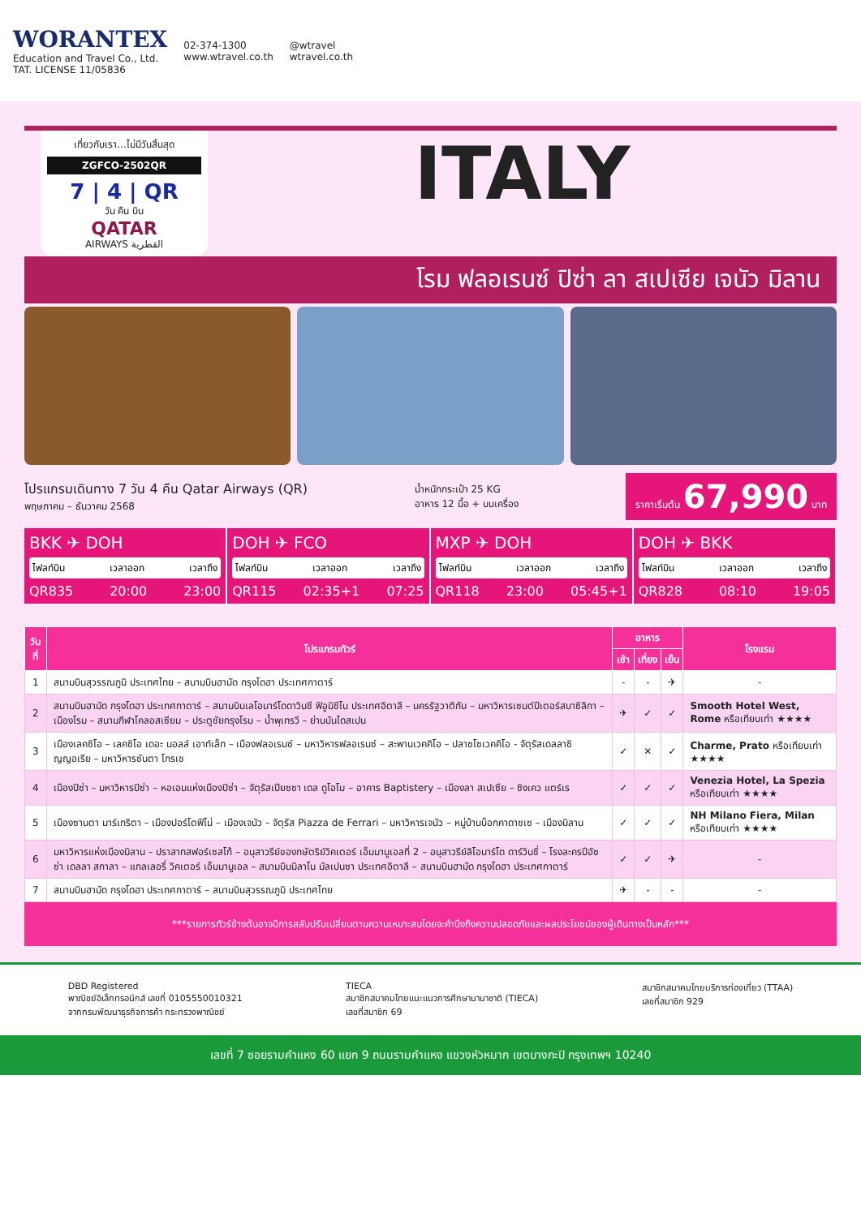WORANTEX
Education and Travel Co., Ltd.
TAT. LICENSE 11/05836
02-374-1300
www.wtravel.co.th
@wtravel
wtravel.co.th
เที่ยวกับเรา...ไม่มีวันสิ้นสุด
ZGFCO-2502QR
7 | 4 | QR
วัน คืน บิน
QATAR
AIRWAYS القطرية
ITALY
โรม ฟลอเรนซ์ ปิซ่า ลา สเปเซีย เจนัว มิลาน
โปรแกรมเดินทาง 7 วัน 4 คืน Qatar Airways (QR)
พฤษภาคม – ธันวาคม 2568
น้ำหนักกระเป๋า 25 KG
อาหาร 12 มื้อ + บนเครื่อง
ราคาเริ่มต้น 67,990 บาท
BKK ✈ DOH
ไฟลท์บิน เวลาออก เวลาถึง
QR835 20:00 23:00
DOH ✈ FCO
ไฟลท์บิน เวลาออก เวลาถึง
QR115 02:35+1 07:25
MXP ✈ DOH
ไฟลท์บิน เวลาออก เวลาถึง
QR118 23:00 05:45+1
DOH ✈ BKK
ไฟลท์บิน เวลาออก เวลาถึง
QR828 08:10 19:05
| วันที่ | โปรแกรมทัวร์ | อาหาร | | | โรงแรม |
| --- | --- | --- | --- | --- | --- |
| | | เช้า | เที่ยง | เย็น | |
| 1 | สนามบินสุวรรณภูมิ ประเทศไทย – สนามบินฮามัด กรุงโดฮา ประเทศกาตาร์ | - | - | ✈ | - |
| 2 | สนามบินฮามัด กรุงโดฮา ประเทศกาตาร์ – สนามบินเลโอนาร์โดดาวินชี ฟิอูมิชีโน ประเทศอิตาลี – นครรัฐวาติกัน – มหาวิหารเซนต์ปีเตอร์สบาซิลิกา – เมืองโรม – สนามกีฬาโคลอสเซียม – ประตูชัยกรุงโรม – น้ำพุเทรวี – ย่านบันไดสเปน | ✈ | ✓ | ✓ | Smooth Hotel West, Rome หรือเทียบเท่า ★★★★ |
| 3 | เมืองเลคซิโอ – เลคซิโอ เดอะ มอลล์ เอาท์เล็ท – เมืองฟลอเรนซ์ – มหาวิหารฟลอเรนซ์ – สะพานเวคคิโอ – ปลาซโซเวคคิโอ - จัตุรัสเดลลาซิญญอเรีย – มหาวิหารซันตา โกรเช | ✓ | ✕ | ✓ | Charme, Prato หรือเทียบเท่า ★★★★ |
| 4 | เมืองปิซ่า – มหาวิหารปิซ่า – หอเอนแห่งเมืองปิซ่า – จัตุรัสเปียซซา เดล ดูโอโม – อาคาร Baptistery – เมืองลา สเปเซีย – ซิงเคว แตร์เร | ✓ | ✓ | ✓ | Venezia Hotel, La Spezia หรือเทียบเท่า ★★★★ |
| 5 | เมืองซานตา มาร์เกริตา – เมืองปอร์โตฟีโน่ – เมืองเจนัว – จัตุรัส Piazza de Ferrari – มหาวิหารเจนัว – หมู่บ้านบ็อกคาดาซเซ – เมืองมิลาน | ✓ | ✓ | ✓ | NH Milano Fiera, Milan หรือเทียบเท่า ★★★★ |
| 6 | มหาวิหารแห่งเมืองมิลาน – ปราสาทสฟอร์เซสโก้ – อนุสาวรีย์ของกษัตริย์วิคเตอร์ เอ็มมานูเอลที่ 2 – อนุสาวรีย์ลิโอนาร์โด ดาร์วินชี่ – โรงละครปีอัซซ่า เดลลา สกาลา – แกลเลอรี่ วิคเตอร์ เอ็มมานูเอล – สนามบินมิลาโน มัลเปนซา ประเทศอิตาลี – สนามบินฮามัด กรุงโดฮา ประเทศกาตาร์ | ✓ | ✓ | ✈ | - |
| 7 | สนามบินฮามัด กรุงโดฮา ประเทศกาตาร์ – สนามบินสุวรรณภูมิ ประเทศไทย | ✈ | - | - | - |
***รายการทัวร์ข้างต้นอาจมีการสลับปรับเปลี่ยนตามความเหมาะสมโดยจะคำนึงถึงความปลอดภัยและผลประโยชน์ของผู้เดินทางเป็นหลัก***
DBD Registered
พาณิชย์อิเล็กทรอนิกส์ เลขที่ 0105550010321
จากกรมพัฒนาธุรกิจการค้า กระทรวงพาณิชย์
TIECA
สมาชิกสมาคมไทยแนะแนวการศึกษานานาชาติ (TIECA)
เลขที่สมาชิก 69
สมาชิกสมาคมไทยบริการท่องเที่ยว (TTAA)
เลขที่สมาชิก 929
เลขที่ 7 ซอยรามคำแหง 60 แยก 9 ถนนรามคำแหง แขวงหัวหมาก เขตบางกะปิ กรุงเทพฯ 10240